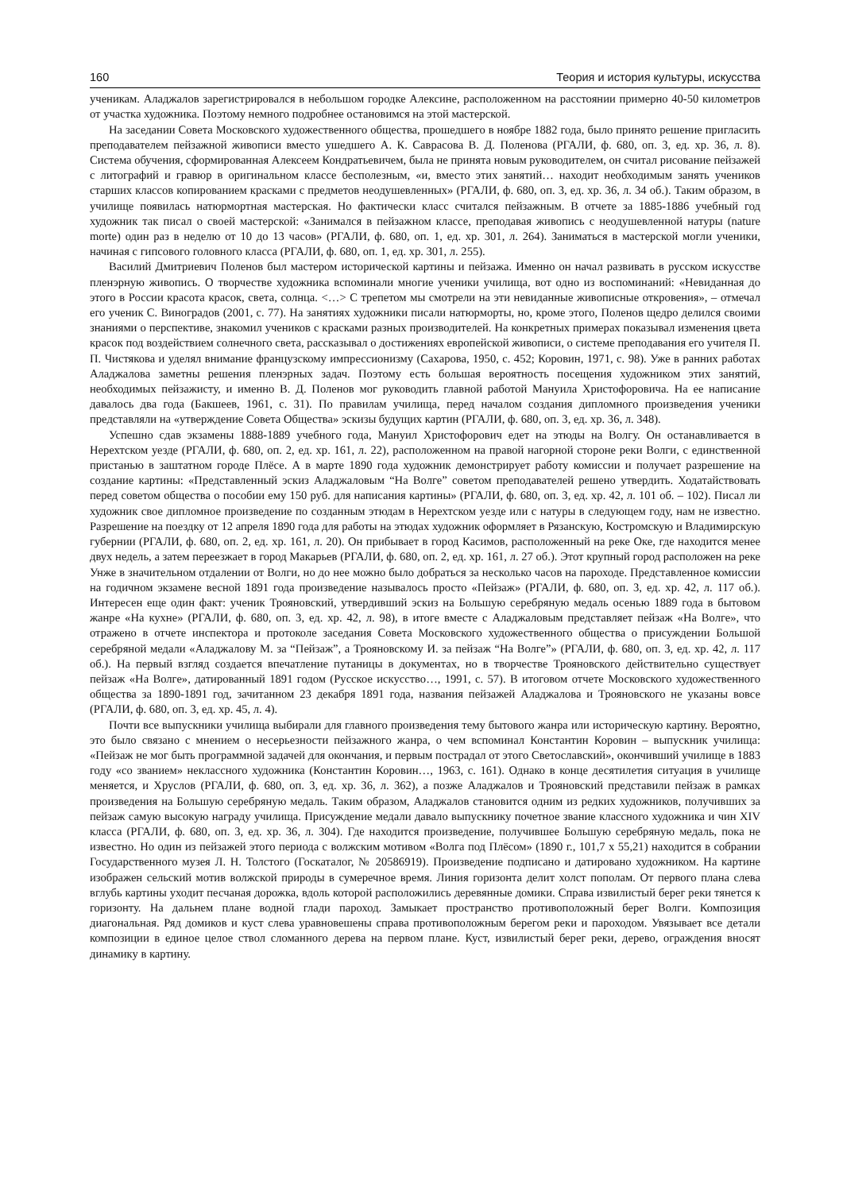160 Теория и история культуры, искусства
ученикам. Аладжалов зарегистрировался в небольшом городке Алексине, расположенном на расстоянии примерно 40-50 километров от участка художника. Поэтому немного подробнее остановимся на этой мастерской.
На заседании Совета Московского художественного общества, прошедшего в ноябре 1882 года, было принято решение пригласить преподавателем пейзажной живописи вместо ушедшего А. К. Саврасова В. Д. Поленова (РГАЛИ, ф. 680, оп. 3, ед. хр. 36, л. 8). Система обучения, сформированная Алексеем Кондратьевичем, была не принята новым руководителем, он считал рисование пейзажей с литографий и гравюр в оригинальном классе бесполезным, «и, вместо этих занятий… находит необходимым занять учеников старших классов копированием красками с предметов неодушевленных» (РГАЛИ, ф. 680, оп. 3, ед. хр. 36, л. 34 об.). Таким образом, в училище появилась натюрмортная мастерская. Но фактически класс считался пейзажным. В отчете за 1885-1886 учебный год художник так писал о своей мастерской: «Занимался в пейзажном классе, преподавая живопись с неодушевленной натуры (nature morte) один раз в неделю от 10 до 13 часов» (РГАЛИ, ф. 680, оп. 1, ед. хр. 301, л. 264). Заниматься в мастерской могли ученики, начиная с гипсового головного класса (РГАЛИ, ф. 680, оп. 1, ед. хр. 301, л. 255).
Василий Дмитриевич Поленов был мастером исторической картины и пейзажа. Именно он начал развивать в русском искусстве пленэрную живопись. О творчестве художника вспоминали многие ученики училища, вот одно из воспоминаний: «Невиданная до этого в России красота красок, света, солнца. <…> С трепетом мы смотрели на эти невиданные живописные откровения», – отмечал его ученик С. Виноградов (2001, с. 77). На занятиях художники писали натюрморты, но, кроме этого, Поленов щедро делился своими знаниями о перспективе, знакомил учеников с красками разных производителей. На конкретных примерах показывал изменения цвета красок под воздействием солнечного света, рассказывал о достижениях европейской живописи, о системе преподавания его учителя П. П. Чистякова и уделял внимание французскому импрессионизму (Сахарова, 1950, с. 452; Коровин, 1971, с. 98). Уже в ранних работах Аладжалова заметны решения пленэрных задач. Поэтому есть большая вероятность посещения художником этих занятий, необходимых пейзажисту, и именно В. Д. Поленов мог руководить главной работой Мануила Христофоровича. На ее написание давалось два года (Бакшеев, 1961, с. 31). По правилам училища, перед началом создания дипломного произведения ученики представляли на «утверждение Совета Общества» эскизы будущих картин (РГАЛИ, ф. 680, оп. 3, ед. хр. 36, л. 348).
Успешно сдав экзамены 1888-1889 учебного года, Мануил Христофорович едет на этюды на Волгу. Он останавливается в Нерехтском уезде (РГАЛИ, ф. 680, оп. 2, ед. хр. 161, л. 22), расположенном на правой нагорной стороне реки Волги, с единственной пристанью в заштатном городе Плёсе. А в марте 1890 года художник демонстрирует работу комиссии и получает разрешение на создание картины: «Представленный эскиз Аладжаловым “На Волге” советом преподавателей решено утвердить. Ходатайствовать перед советом общества о пособии ему 150 руб. для написания картины» (РГАЛИ, ф. 680, оп. 3, ед. хр. 42, л. 101 об. – 102). Писал ли художник свое дипломное произведение по созданным этюдам в Нерехтском уезде или с натуры в следующем году, нам не известно. Разрешение на поездку от 12 апреля 1890 года для работы на этюдах художник оформляет в Рязанскую, Костромскую и Владимирскую губернии (РГАЛИ, ф. 680, оп. 2, ед. хр. 161, л. 20). Он прибывает в город Касимов, расположенный на реке Оке, где находится менее двух недель, а затем переезжает в город Макарьев (РГАЛИ, ф. 680, оп. 2, ед. хр. 161, л. 27 об.). Этот крупный город расположен на реке Унже в значительном отдалении от Волги, но до нее можно было добраться за несколько часов на пароходе. Представленное комиссии на годичном экзамене весной 1891 года произведение называлось просто «Пейзаж» (РГАЛИ, ф. 680, оп. 3, ед. хр. 42, л. 117 об.). Интересен еще один факт: ученик Трояновский, утвердивший эскиз на Большую серебряную медаль осенью 1889 года в бытовом жанре «На кухне» (РГАЛИ, ф. 680, оп. 3, ед. хр. 42, л. 98), в итоге вместе с Аладжаловым представляет пейзаж «На Волге», что отражено в отчете инспектора и протоколе заседания Совета Московского художественного общества о присуждении Большой серебряной медали «Аладжалову М. за “Пейзаж”, а Трояновскому И. за пейзаж “На Волге”» (РГАЛИ, ф. 680, оп. 3, ед. хр. 42, л. 117 об.). На первый взгляд создается впечатление путаницы в документах, но в творчестве Трояновского действительно существует пейзаж «На Волге», датированный 1891 годом (Русское искусство…, 1991, с. 57). В итоговом отчете Московского художественного общества за 1890-1891 год, зачитанном 23 декабря 1891 года, названия пейзажей Аладжалова и Трояновского не указаны вовсе (РГАЛИ, ф. 680, оп. 3, ед. хр. 45, л. 4).
Почти все выпускники училища выбирали для главного произведения тему бытового жанра или историческую картину. Вероятно, это было связано с мнением о несерьезности пейзажного жанра, о чем вспоминал Константин Коровин – выпускник училища: «Пейзаж не мог быть программной задачей для окончания, и первым пострадал от этого Светославский», окончивший училище в 1883 году «со званием» неклассного художника (Константин Коровин…, 1963, с. 161). Однако в конце десятилетия ситуация в училище меняется, и Хруслов (РГАЛИ, ф. 680, оп. 3, ед. хр. 36, л. 362), а позже Аладжалов и Трояновский представили пейзаж в рамках произведения на Большую серебряную медаль. Таким образом, Аладжалов становится одним из редких художников, получивших за пейзаж самую высокую награду училища. Присуждение медали давало выпускнику почетное звание классного художника и чин XIV класса (РГАЛИ, ф. 680, оп. 3, ед. хр. 36, л. 304). Где находится произведение, получившее Большую серебряную медаль, пока не известно. Но один из пейзажей этого периода с волжским мотивом «Волга под Плёсом» (1890 г., 101,7 х 55,21) находится в собрании Государственного музея Л. Н. Толстого (Госкаталог, № 20586919). Произведение подписано и датировано художником. На картине изображен сельский мотив волжской природы в сумеречное время. Линия горизонта делит холст пополам. От первого плана слева вглубь картины уходит песчаная дорожка, вдоль которой расположились деревянные домики. Справа извилистый берег реки тянется к горизонту. На дальнем плане водной глади пароход. Замыкает пространство противоположный берег Волги. Композиция диагональная. Ряд домиков и куст слева уравновешены справа противоположным берегом реки и пароходом. Увязывает все детали композиции в единое целое ствол сломанного дерева на первом плане. Куст, извилистый берег реки, дерево, ограждения вносят динамику в картину.